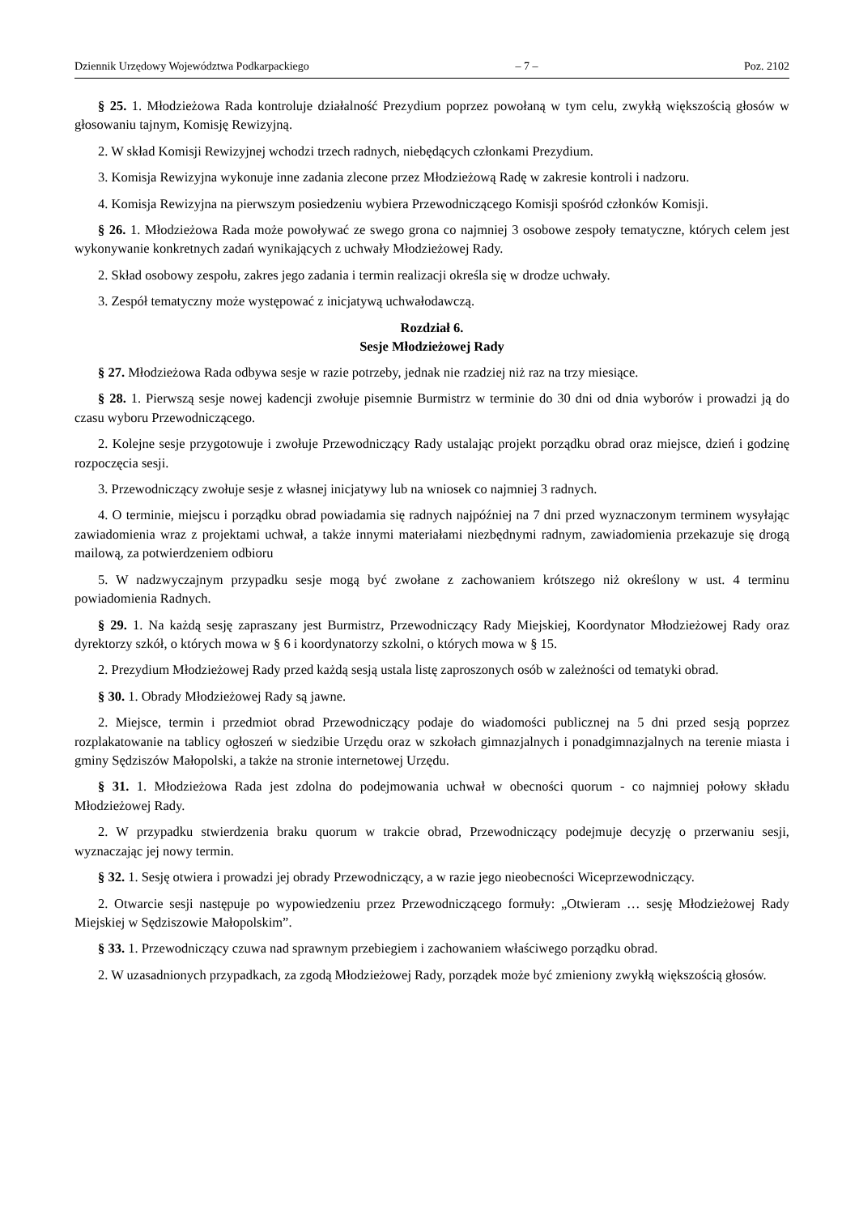Dziennik Urzędowy Województwa Podkarpackiego – 7 – Poz. 2102
§ 25. 1. Młodzieżowa Rada kontroluje działalność Prezydium poprzez powołaną w tym celu, zwykłą większością głosów w głosowaniu tajnym, Komisję Rewizyjną.
2. W skład Komisji Rewizyjnej wchodzi trzech radnych, niebędących członkami Prezydium.
3. Komisja Rewizyjna wykonuje inne zadania zlecone przez Młodzieżową Radę w zakresie kontroli i nadzoru.
4. Komisja Rewizyjna na pierwszym posiedzeniu wybiera Przewodniczącego Komisji spośród członków Komisji.
§ 26. 1. Młodzieżowa Rada może powoływać ze swego grona co najmniej 3 osobowe zespoły tematyczne, których celem jest wykonywanie konkretnych zadań wynikających z uchwały Młodzieżowej Rady.
2. Skład osobowy zespołu, zakres jego zadania i termin realizacji określa się w drodze uchwały.
3. Zespół tematyczny może występować z inicjatywą uchwałodawczą.
Rozdział 6.
Sesje Młodzieżowej Rady
§ 27. Młodzieżowa Rada odbywa sesje w razie potrzeby, jednak nie rzadziej niż raz na trzy miesiące.
§ 28. 1. Pierwszą sesje nowej kadencji zwołuje pisemnie Burmistrz w terminie do 30 dni od dnia wyborów i prowadzi ją do czasu wyboru Przewodniczącego.
2. Kolejne sesje przygotowuje i zwołuje Przewodniczący Rady ustalając projekt porządku obrad oraz miejsce, dzień i godzinę rozpoczęcia sesji.
3. Przewodniczący zwołuje sesje z własnej inicjatywy lub na wniosek co najmniej 3 radnych.
4. O terminie, miejscu i porządku obrad powiadamia się radnych najpóźniej na 7 dni przed wyznaczonym terminem wysyłając zawiadomienia wraz z projektami uchwał, a także innymi materiałami niezbędnymi radnym, zawiadomienia przekazuje się drogą mailową, za potwierdzeniem odbioru
5. W nadzwyczajnym przypadku sesje mogą być zwołane z zachowaniem krótszego niż określony w ust. 4 terminu powiadomienia Radnych.
§ 29. 1. Na każdą sesję zapraszany jest Burmistrz, Przewodniczący Rady Miejskiej, Koordynator Młodzieżowej Rady oraz dyrektorzy szkół, o których mowa w § 6 i koordynatorzy szkolni, o których mowa w § 15.
2. Prezydium Młodzieżowej Rady przed każdą sesją ustala listę zaproszonych osób w zależności od tematyki obrad.
§ 30. 1. Obrady Młodzieżowej Rady są jawne.
2. Miejsce, termin i przedmiot obrad Przewodniczący podaje do wiadomości publicznej na 5 dni przed sesją poprzez rozplakatowanie na tablicy ogłoszeń w siedzibie Urzędu oraz w szkołach gimnazjalnych i ponadgimnazjalnych na terenie miasta i gminy Sędziszów Małopolski, a także na stronie internetowej Urzędu.
§ 31. 1. Młodzieżowa Rada jest zdolna do podejmowania uchwał w obecności quorum - co najmniej połowy składu Młodzieżowej Rady.
2. W przypadku stwierdzenia braku quorum w trakcie obrad, Przewodniczący podejmuje decyzję o przerwaniu sesji, wyznaczając jej nowy termin.
§ 32. 1. Sesję otwiera i prowadzi jej obrady Przewodniczący, a w razie jego nieobecności Wiceprzewodniczący.
2. Otwarcie sesji następuje po wypowiedzeniu przez Przewodniczącego formuły: „Otwieram … sesję Młodzieżowej Rady Miejskiej w Sędziszowie Małopolskim”.
§ 33. 1. Przewodniczący czuwa nad sprawnym przebiegiem i zachowaniem właściwego porządku obrad.
2. W uzasadnionych przypadkach, za zgodą Młodzieżowej Rady, porządek może być zmieniony zwykłą większością głosów.